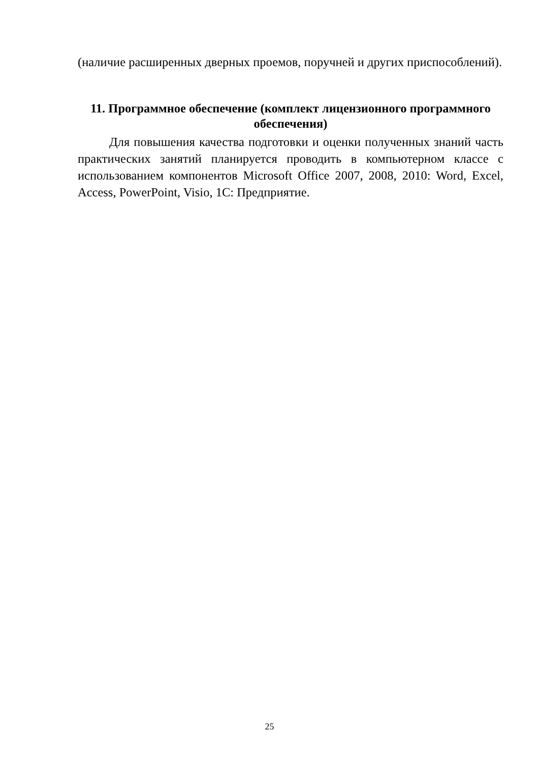(наличие расширенных дверных проемов, поручней и других приспособлений).
11. Программное обеспечение (комплект лицензионного программного обеспечения)
Для повышения качества подготовки и оценки полученных знаний часть практических занятий планируется проводить в компьютерном классе с использованием компонентов Microsoft Office 2007, 2008, 2010: Word, Excel, Access, PowerPoint, Visio, 1С: Предприятие.
25